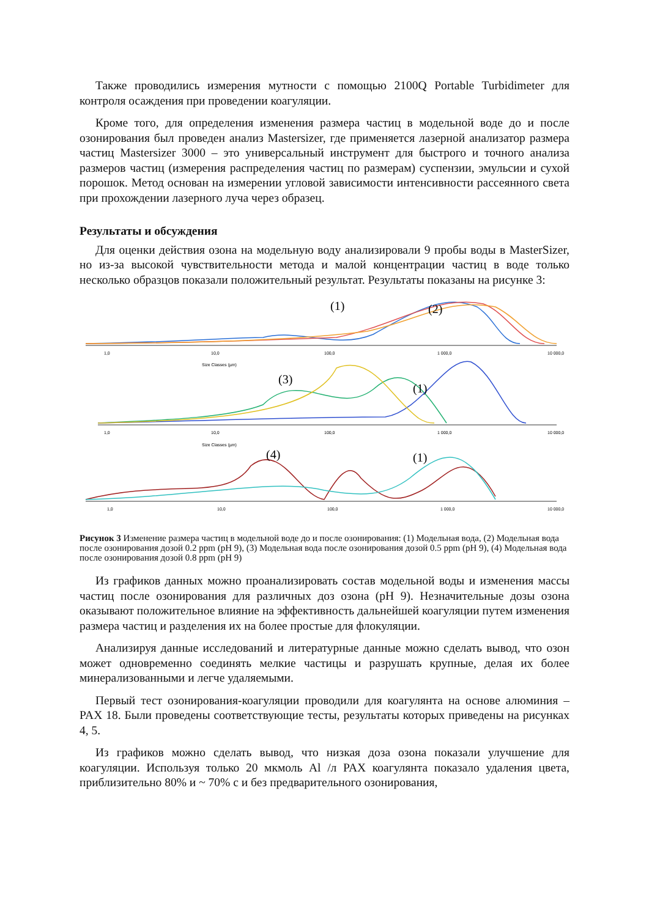Также проводились измерения мутности с помощью 2100Q Portable Turbidimeter для контроля осаждения при проведении коагуляции.
Кроме того, для определения изменения размера частиц в модельной воде до и после озонирования был проведен анализ Mastersizer, где применяется лазерной анализатор размера частиц Mastersizer 3000 – это универсальный инструмент для быстрого и точного анализа размеров частиц (измерения распределения частиц по размерам) суспензии, эмульсии и сухой порошок. Метод основан на измерении угловой зависимости интенсивности рассеянного света при прохождении лазерного луча через образец.
Результаты и обсуждения
Для оценки действия озона на модельную воду анализировали 9 пробы воды в MasterSizer, но из-за высокой чувствительности метода и малой концентрации частиц в воде только несколько образцов показали положительный результат. Результаты показаны на рисунке 3:
(1)
(2)
1,0
10,0
100,0
1 000,0
10 000,0
Size Classes (µm)
(3)
(1)
1,0
10,0
100,0
1 000,0
10 000,0
Size Classes (µm)
(4)
(1)
1,0
10,0
100,0
1 000,0
10 000,0
Рисунок 3 Изменение размера частиц в модельной воде до и после озонирования: (1) Модельная вода, (2) Модельная вода после озонирования дозой 0.2 ppm (pH 9), (3) Модельная вода после озонирования дозой 0.5 ppm (pH 9), (4) Модельная вода после озонирования дозой 0.8 ppm (pH 9)
Из графиков данных можно проанализировать состав модельной воды и изменения массы частиц после озонирования для различных доз озона (pH 9). Незначительные дозы озона оказывают положительное влияние на эффективность дальнейшей коагуляции путем изменения размера частиц и разделения их на более простые для флокуляции.
Анализируя данные исследований и литературные данные можно сделать вывод, что озон может одновременно соединять мелкие частицы и разрушать крупные, делая их более минерализованными и легче удаляемыми.
Первый тест озонирования-коагуляции проводили для коагулянта на основе алюминия – PAX 18. Были проведены соответствующие тесты, результаты которых приведены на рисунках 4, 5.
Из графиков можно сделать вывод, что низкая доза озона показали улучшение для коагуляции. Используя только 20 мкмоль Al /л PAX коагулянта показало удаления цвета, приблизительно 80% и ~ 70% с и без предварительного озонирования,